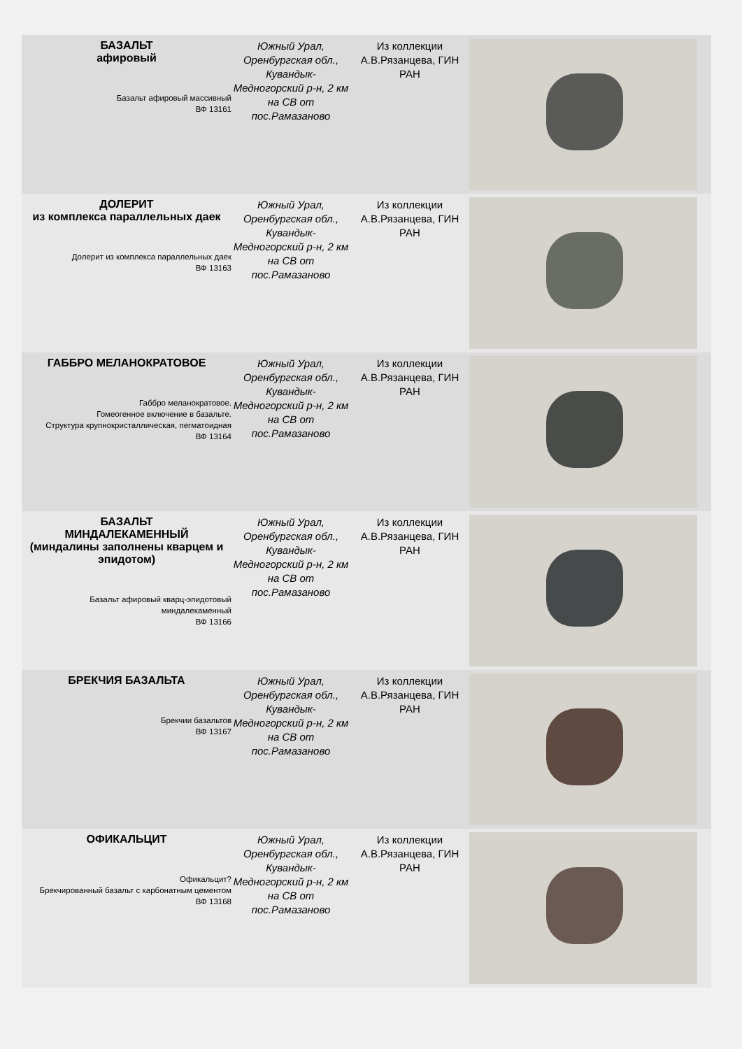| БАЗАЛЬТ афировый Базальт афировый массивный ВФ 13161 | Южный Урал, Оренбургская обл., Кувандык-Медногорский р-н, 2 км на СВ от пос.Рамазаново | Из коллекции А.В.Рязанцева, ГИН РАН | |
| ДОЛЕРИТ из комплекса параллельных даек Долерит из комплекса параллельных даек ВФ 13163 | Южный Урал, Оренбургская обл., Кувандык-Медногорский р-н, 2 км на СВ от пос.Рамазаново | Из коллекции А.В.Рязанцева, ГИН РАН | |
| ГАББРО МЕЛАНОКРАТОВОЕ Габбро меланократовое. Гомеогенное включение в базальте. Структура крупнокристаллическая, пегматоидная ВФ 13164 | Южный Урал, Оренбургская обл., Кувандык-Медногорский р-н, 2 км на СВ от пос.Рамазаново | Из коллекции А.В.Рязанцева, ГИН РАН | |
| БАЗАЛЬТ МИНДАЛЕКАМЕННЫЙ (миндалины заполнены кварцем и эпидотом) Базальт афировый кварц-эпидотовый миндалекаменный ВФ 13166 | Южный Урал, Оренбургская обл., Кувандык-Медногорский р-н, 2 км на СВ от пос.Рамазаново | Из коллекции А.В.Рязанцева, ГИН РАН | |
| БРЕКЧИЯ БАЗАЛЬТА Брекчии базальтов ВФ 13167 | Южный Урал, Оренбургская обл., Кувандык-Медногорский р-н, 2 км на СВ от пос.Рамазаново | Из коллекции А.В.Рязанцева, ГИН РАН | |
| ОФИКАЛЬЦИТ Офикальцит? Брекчированный базальт с карбонатным цементом ВФ 13168 | Южный Урал, Оренбургская обл., Кувандык-Медногорский р-н, 2 км на СВ от пос.Рамазаново | Из коллекции А.В.Рязанцева, ГИН РАН | |